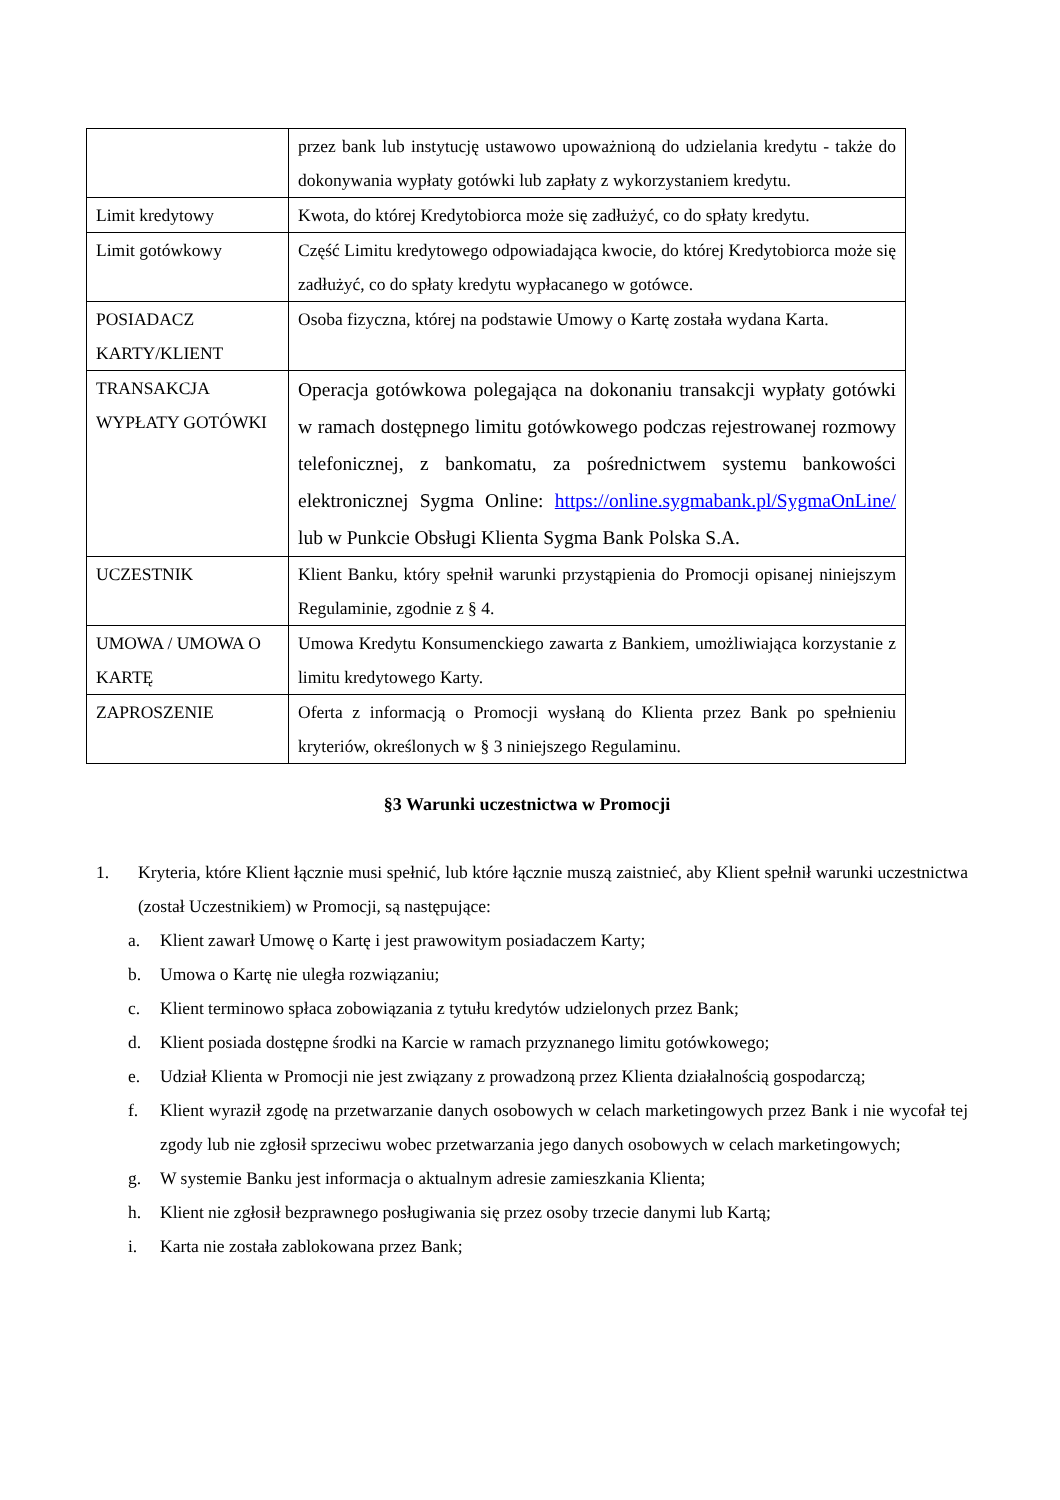| | przez bank lub instytucję ustawowo upoważnioną do udzielania kredytu - także do dokonywania wypłaty gotówki lub zapłaty z wykorzystaniem kredytu. |
| Limit kredytowy | Kwota, do której Kredytobiorca może się zadłużyć, co do spłaty kredytu. |
| Limit gotówkowy | Część Limitu kredytowego odpowiadająca kwocie, do której Kredytobiorca może się zadłużyć, co do spłaty kredytu wypłacanego w gotówce. |
| POSIADACZ KARTY/KLIENT | Osoba fizyczna, której na podstawie Umowy o Kartę została wydana Karta. |
| TRANSAKCJA WYPŁATY GOTÓWKI | Operacja gotówkowa polegająca na dokonaniu transakcji wypłaty gotówki w ramach dostępnego limitu gotówkowego podczas rejestrowanej rozmowy telefonicznej, z bankomatu, za pośrednictwem systemu bankowości elektronicznej Sygma Online: https://online.sygmabank.pl/SygmaOnLine/ lub w Punkcie Obsługi Klienta Sygma Bank Polska S.A. |
| UCZESTNIK | Klient Banku, który spełnił warunki przystąpienia do Promocji opisanej niniejszym Regulaminie, zgodnie z § 4. |
| UMOWA / UMOWA O KARTĘ | Umowa Kredytu Konsumenckiego zawarta z Bankiem, umożliwiająca korzystanie z limitu kredytowego Karty. |
| ZAPROSZENIE | Oferta z informacją o Promocji wysłaną do Klienta przez Bank po spełnieniu kryteriów, określonych w § 3 niniejszego Regulaminu. |
§3 Warunki uczestnictwa w Promocji
1. Kryteria, które Klient łącznie musi spełnić, lub które łącznie muszą zaistnieć, aby Klient spełnił warunki uczestnictwa (został Uczestnikiem) w Promocji, są następujące:
a. Klient zawarł Umowę o Kartę i jest prawowitym posiadaczem Karty;
b. Umowa o Kartę nie uległa rozwiązaniu;
c. Klient terminowo spłaca zobowiązania z tytułu kredytów udzielonych przez Bank;
d. Klient posiada dostępne środki na Karcie w ramach przyznanego limitu gotówkowego;
e. Udział Klienta w Promocji nie jest związany z prowadzoną przez Klienta działalnością gospodarczą;
f. Klient wyraził zgodę na przetwarzanie danych osobowych w celach marketingowych przez Bank i nie wycofał tej zgody lub nie zgłosił sprzeciwu wobec przetwarzania jego danych osobowych w celach marketingowych;
g. W systemie Banku jest informacja o aktualnym adresie zamieszkania Klienta;
h. Klient nie zgłosił bezprawnego posługiwania się przez osoby trzecie danymi lub Kartą;
i. Karta nie została zablokowana przez Bank;